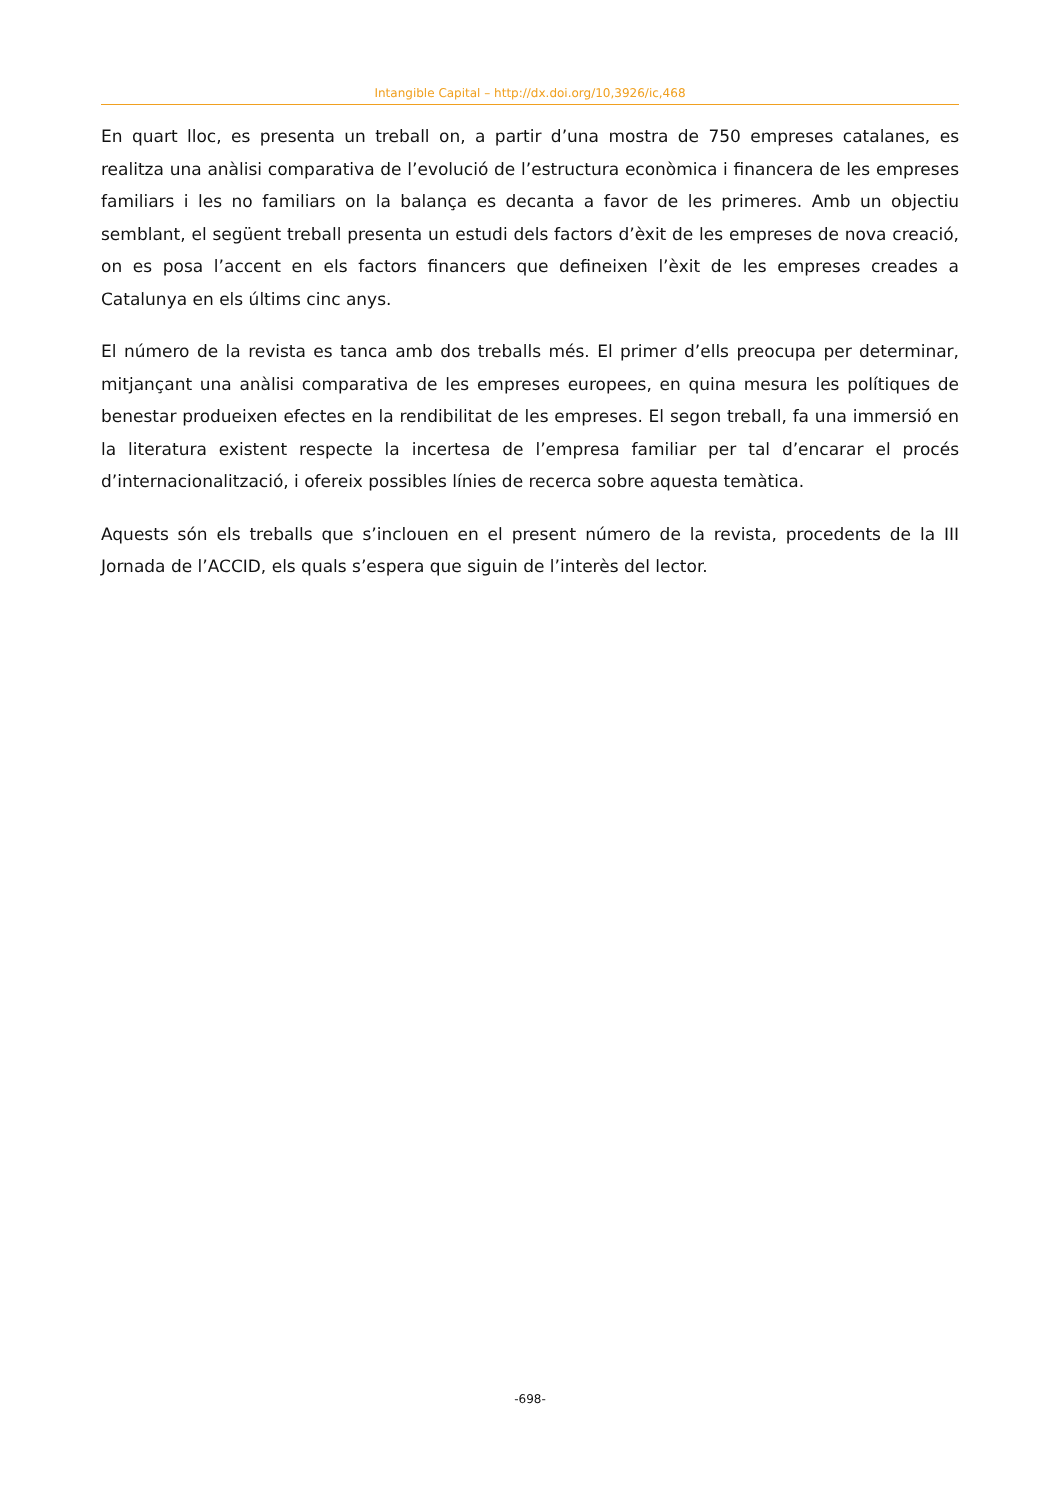Intangible Capital – http://dx.doi.org/10,3926/ic,468
En quart lloc, es presenta un treball on, a partir d’una mostra de 750 empreses catalanes, es realitza una anàlisi comparativa de l’evolució de l’estructura econòmica i financera de les empreses familiars i les no familiars on la balança es decanta a favor de les primeres. Amb un objectiu semblant, el següent treball presenta un estudi dels factors d’èxit de les empreses de nova creació, on es posa l’accent en els factors financers que defineixen l’èxit de les empreses creades a Catalunya en els últims cinc anys.
El número de la revista es tanca amb dos treballs més. El primer d’ells preocupa per determinar, mitjançant una anàlisi comparativa de les empreses europees, en quina mesura les polítiques de benestar produeixen efectes en la rendibilitat de les empreses. El segon treball, fa una immersió en la literatura existent respecte la incertesa de l’empresa familiar per tal d’encarar el procés d’internacionalització, i ofereix possibles línies de recerca sobre aquesta temàtica.
Aquests són els treballs que s’inclouen en el present número de la revista, procedents de la III Jornada de l’ACCID, els quals s’espera que siguin de l’interès del lector.
-698-